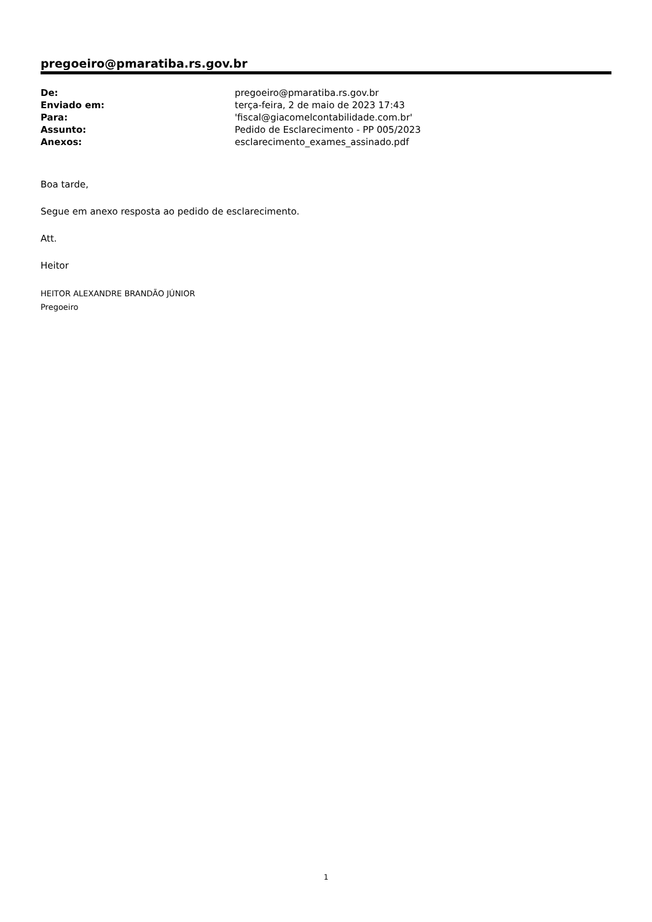pregoeiro@pmaratiba.rs.gov.br
| De: | pregoeiro@pmaratiba.rs.gov.br |
| Enviado em: | terça-feira, 2 de maio de 2023 17:43 |
| Para: | 'fiscal@giacomelcontabilidade.com.br' |
| Assunto: | Pedido de Esclarecimento - PP 005/2023 |
| Anexos: | esclarecimento_exames_assinado.pdf |
Boa tarde,
Segue em anexo resposta ao pedido de esclarecimento.
Att.
Heitor
HEITOR ALEXANDRE BRANDÃO JÚNIOR
Pregoeiro
1